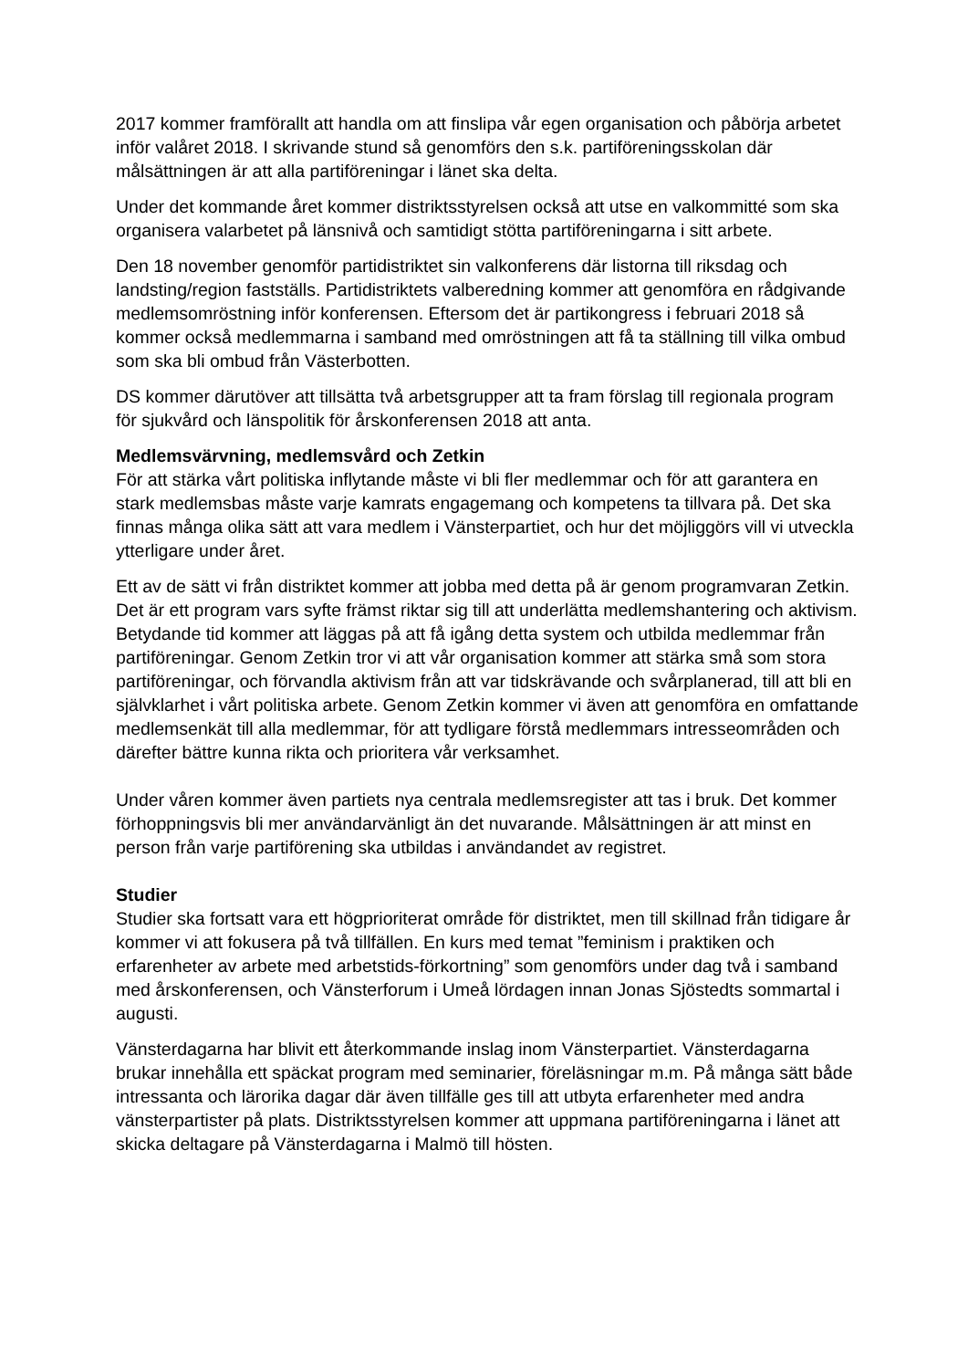2017 kommer framförallt att handla om att finslipa vår egen organisation och påbörja arbetet inför valåret 2018. I skrivande stund så genomförs den s.k. partiföreningsskolan där målsättningen är att alla partiföreningar i länet ska delta.
Under det kommande året kommer distriktsstyrelsen också att utse en valkommitté som ska organisera valarbetet på länsnivå och samtidigt stötta partiföreningarna i sitt arbete.
Den 18 november genomför partidistriktet sin valkonferens där listorna till riksdag och landsting/region fastställs. Partidistriktets valberedning kommer att genomföra en rådgivande medlemsomröstning inför konferensen. Eftersom det är partikongress i februari 2018 så kommer också medlemmarna i samband med omröstningen att få ta ställning till vilka ombud som ska bli ombud från Västerbotten.
DS kommer därutöver att tillsätta två arbetsgrupper att ta fram förslag till regionala program för sjukvård och länspolitik för årskonferensen 2018 att anta.
Medlemsvärvning, medlemsvård och Zetkin
För att stärka vårt politiska inflytande måste vi bli fler medlemmar och för att garantera en stark medlemsbas måste varje kamrats engagemang och kompetens ta tillvara på. Det ska finnas många olika sätt att vara medlem i Vänsterpartiet, och hur det möjliggörs vill vi utveckla ytterligare under året.
Ett av de sätt vi från distriktet kommer att jobba med detta på är genom programvaran Zetkin. Det är ett program vars syfte främst riktar sig till att underlätta medlemshantering och aktivism. Betydande tid kommer att läggas på att få igång detta system och utbilda medlemmar från partiföreningar. Genom Zetkin tror vi att vår organisation kommer att stärka små som stora partiföreningar, och förvandla aktivism från att var tidskrävande och svårplanerad, till att bli en självklarhet i vårt politiska arbete. Genom Zetkin kommer vi även att genomföra en omfattande medlemsenkät till alla medlemmar, för att tydligare förstå medlemmars intresseområden och därefter bättre kunna rikta och prioritera vår verksamhet.
Under våren kommer även partiets nya centrala medlemsregister att tas i bruk. Det kommer förhoppningsvis bli mer användarvänligt än det nuvarande. Målsättningen är att minst en person från varje partiförening ska utbildas i användandet av registret.
Studier
Studier ska fortsatt vara ett högprioriterat område för distriktet, men till skillnad från tidigare år kommer vi att fokusera på två tillfällen. En kurs med temat ”feminism i praktiken och erfarenheter av arbete med arbetstids-förkortning” som genomförs under dag två i samband med årskonferensen, och Vänsterforum i Umeå lördagen innan Jonas Sjöstedts sommartal i augusti.
Vänsterdagarna har blivit ett återkommande inslag inom Vänsterpartiet. Vänsterdagarna brukar innehålla ett späckat program med seminarier, föreläsningar m.m. På många sätt både intressanta och lärorika dagar där även tillfälle ges till att utbyta erfarenheter med andra vänsterpartister på plats. Distriktsstyrelsen kommer att uppmana partiföreningarna i länet att skicka deltagare på Vänsterdagarna i Malmö till hösten.